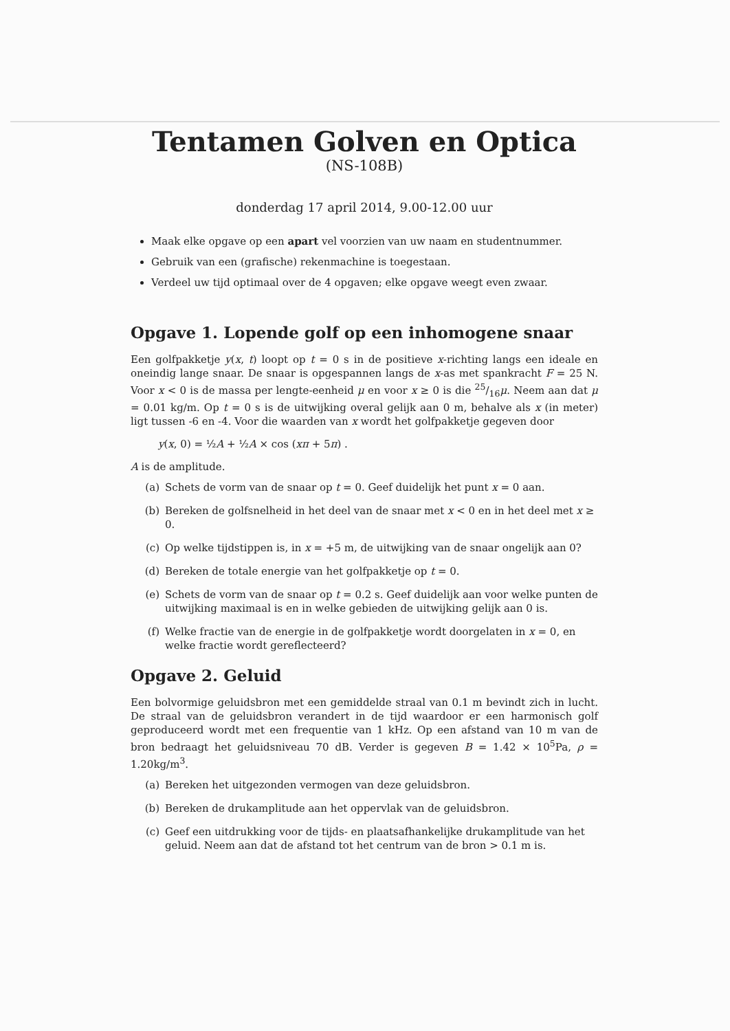Tentamen Golven en Optica
(NS-108B)
donderdag 17 april 2014, 9.00-12.00 uur
Maak elke opgave op een apart vel voorzien van uw naam en studentnummer.
Gebruik van een (grafische) rekenmachine is toegestaan.
Verdeel uw tijd optimaal over de 4 opgaven; elke opgave weegt even zwaar.
Opgave 1. Lopende golf op een inhomogene snaar
Een golfpakketje y(x, t) loopt op t = 0 s in de positieve x-richting langs een ideale en oneindig lange snaar. De snaar is opgespannen langs de x-as met spankracht F = 25 N. Voor x < 0 is de massa per lengte-eenheid μ en voor x ≥ 0 is die 25/16μ. Neem aan dat μ = 0.01 kg/m. Op t = 0 s is de uitwijking overal gelijk aan 0 m, behalve als x (in meter) ligt tussen -6 en -4. Voor die waarden van x wordt het golfpakketje gegeven door
y(x, 0) = ½A + ½A × cos (xπ + 5π) .
A is de amplitude.
(a) Schets de vorm van de snaar op t = 0. Geef duidelijk het punt x = 0 aan.
(b) Bereken de golfsnelheid in het deel van de snaar met x < 0 en in het deel met x ≥ 0.
(c) Op welke tijdstippen is, in x = +5 m, de uitwijking van de snaar ongelijk aan 0?
(d) Bereken de totale energie van het golfpakketje op t = 0.
(e) Schets de vorm van de snaar op t = 0.2 s. Geef duidelijk aan voor welke punten de uitwijking maximaal is en in welke gebieden de uitwijking gelijk aan 0 is.
(f) Welke fractie van de energie in de golfpakketje wordt doorgelaten in x = 0, en welke fractie wordt gereflecteerd?
Opgave 2. Geluid
Een bolvormige geluidsbron met een gemiddelde straal van 0.1 m bevindt zich in lucht. De straal van de geluidsbron verandert in de tijd waardoor er een harmonisch golf geproduceerd wordt met een frequentie van 1 kHz. Op een afstand van 10 m van de bron bedraagt het geluidsniveau 70 dB. Verder is gegeven B = 1.42 × 10<sup>5</sup>Pa, ρ = 1.20kg/m<sup>3</sup>.
(a) Bereken het uitgezonden vermogen van deze geluidsbron.
(b) Bereken de drukamplitude aan het oppervlak van de geluidsbron.
(c) Geef een uitdrukking voor de tijds- en plaatsafhankelijke drukamplitude van het geluid. Neem aan dat de afstand tot het centrum van de bron > 0.1 m is.